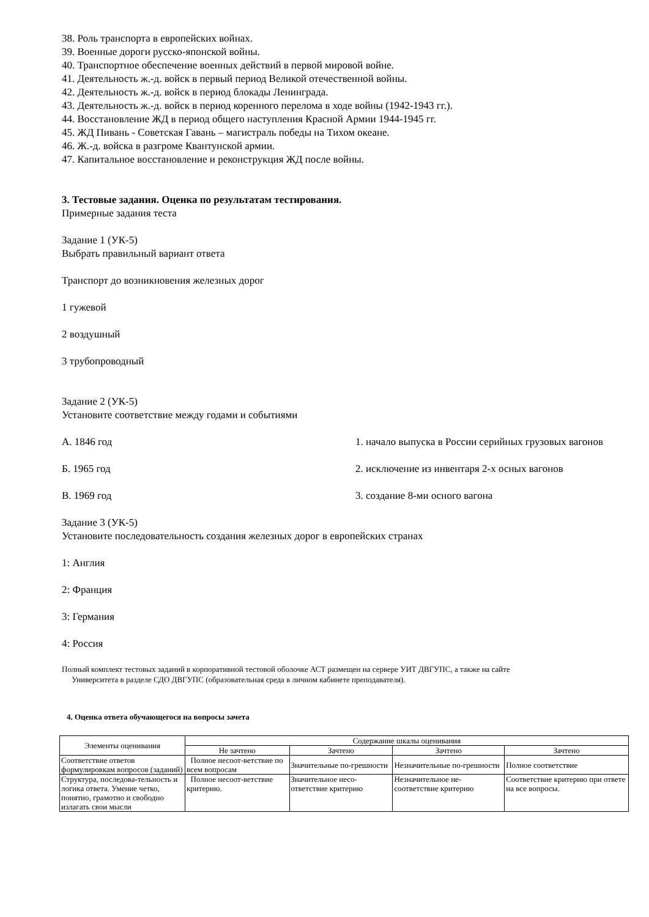38. Роль транспорта в европейских войнах.
39. Военные дороги русско-японской войны.
40. Транспортное обеспечение военных действий в первой мировой войне.
41. Деятельность ж.-д. войск в первый период Великой отечественной войны.
42. Деятельность ж.-д. войск в период блокады Ленинграда.
43. Деятельность ж.-д. войск в период коренного перелома в ходе войны (1942-1943 гг.).
44. Восстановление ЖД в период общего наступления Красной Армии 1944-1945 гг.
45. ЖД Пивань - Советская Гавань – магистраль победы на Тихом океане.
46. Ж.-д. войска в разгроме Квантунской армии.
47. Капитальное восстановление и реконструкция ЖД после войны.
3. Тестовые задания. Оценка по результатам тестирования.
Примерные задания теста
Задание 1 (УК-5)
Выбрать правильный вариант ответа
Транспорт до возникновения железных дорог
1 гужевой
2 воздушный
3 трубопроводный
Задание 2 (УК-5)
Установите соответствие между годами и событиями
А. 1846 год 1. начало выпуска в России серийных грузовых вагонов
Б. 1965 год 2. исключение из инвентаря 2-х осных вагонов
В. 1969 год 3. создание 8-ми осного вагона
Задание 3 (УК-5)
Установите последовательность создания железных дорог в европейских странах
1: Англия
2: Франция
3: Германия
4: Россия
Полный комплект тестовых заданий в корпоративной тестовой оболочке АСТ размещен на сервере УИТ ДВГУПС, а также на сайте
Университета в разделе СДО ДВГУПС (образовательная среда в личном кабинете преподавателя).
4. Оценка ответа обучающегося на вопросы зачета
| Элементы оценивания | Содержание шкалы оценивания | | | |
| --- | --- | --- | --- | --- |
| | Не зачтено | Зачтено | Зачтено | Зачтено |
| Соответствие ответов формулировкам вопросов (заданий) | Полное несоот-ветствие по всем вопросам | Значительные по-грешности | Незначительные по-грешности | Полное соответствие |
| Структура, последова-тельность и логика ответа. Умение четко, понятно, грамотно и свободно излагать свои мысли | Полное несоот-ветствие критерию. | Значительное несо-ответствие критерию | Незначительное не-соответствие критерию | Соответствие критерию при ответе на все вопросы. |